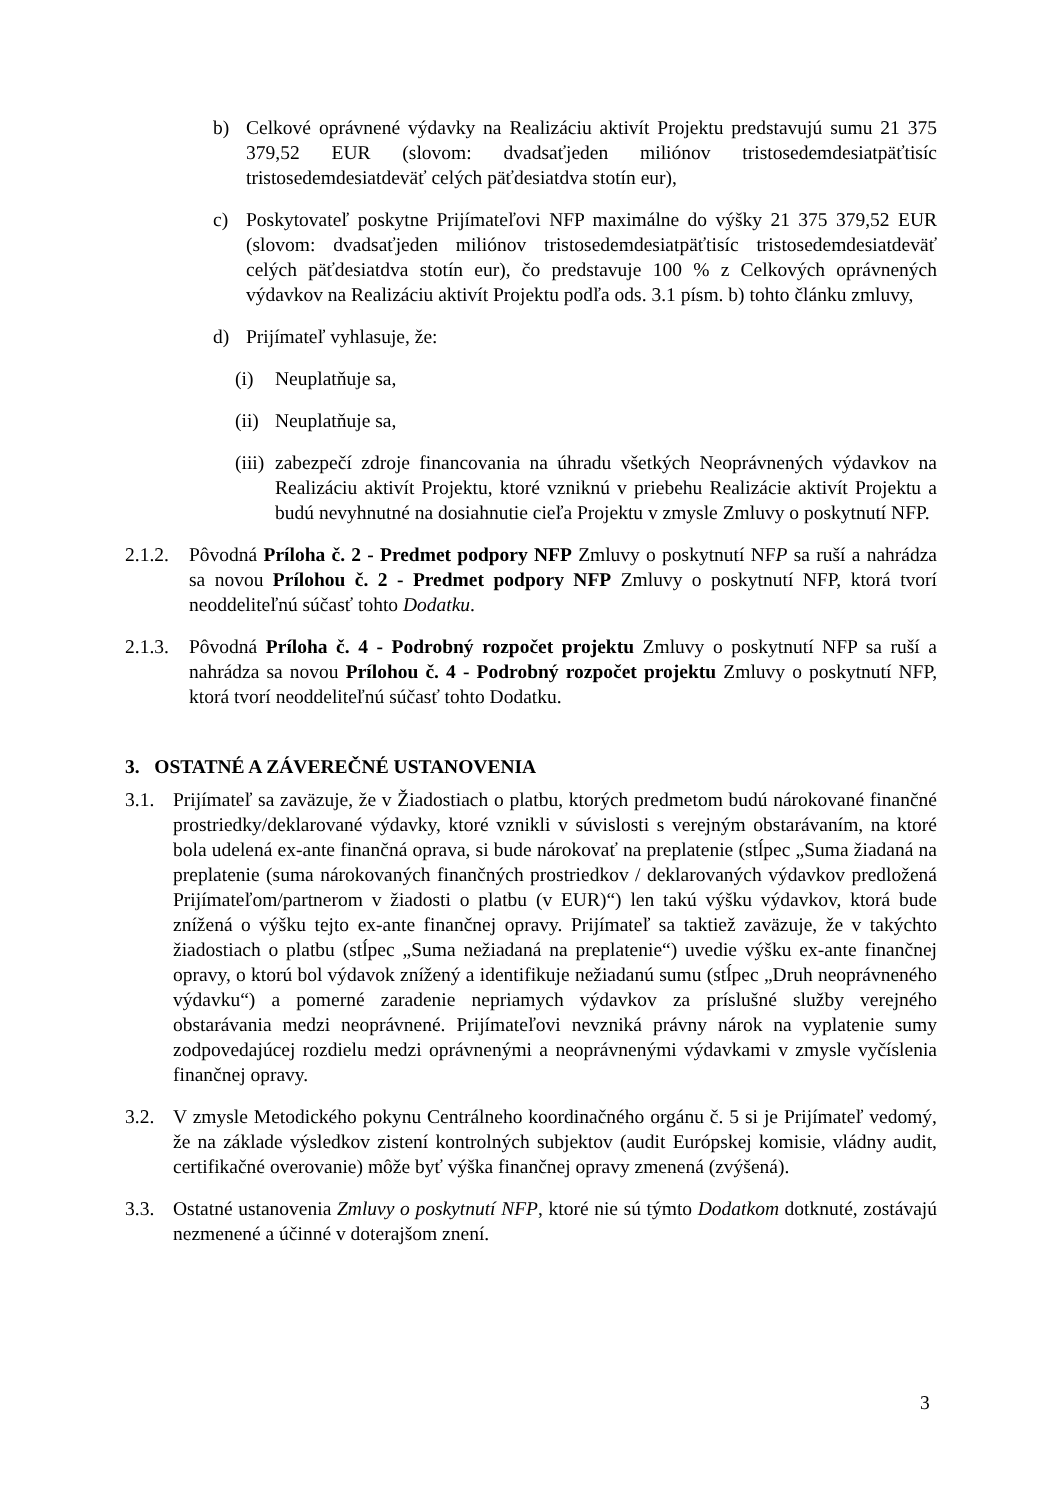b) Celkové oprávnené výdavky na Realizáciu aktivít Projektu predstavujú sumu 21 375 379,52 EUR (slovom: dvadsaťjeden miliónov tristosedemdesiatpäťtisíc tristosedemdesiatdeväť celých päťdesiatdva stotín eur),
c) Poskytovateľ poskytne Prijímateľovi NFP maximálne do výšky 21 375 379,52 EUR (slovom: dvadsaťjeden miliónov tristosedemdesiatpäťtisíc tristosedemdesiatdeväť celých päťdesiatdva stotín eur), čo predstavuje 100 % z Celkových oprávnených výdavkov na Realizáciu aktivít Projektu podľa ods. 3.1 písm. b) tohto článku zmluvy,
d) Prijímateľ vyhlasuje, že:
(i) Neuplatňuje sa,
(ii) Neuplatňuje sa,
(iii) zabezpečí zdroje financovania na úhradu všetkých Neoprávnených výdavkov na Realizáciu aktivít Projektu, ktoré vzniknú v priebehu Realizácie aktivít Projektu a budú nevyhnutné na dosiahnutie cieľa Projektu v zmysle Zmluvy o poskytnutí NFP.
2.1.2. Pôvodná Príloha č. 2 - Predmet podpory NFP Zmluvy o poskytnutí NFP sa ruší a nahrádza sa novou Prílohou č. 2 - Predmet podpory NFP Zmluvy o poskytnutí NFP, ktorá tvorí neoddeliteľnú súčasť tohto Dodatku.
2.1.3. Pôvodná Príloha č. 4 - Podrobný rozpočet projektu Zmluvy o poskytnutí NFP sa ruší a nahrádza sa novou Prílohou č. 4 - Podrobný rozpočet projektu Zmluvy o poskytnutí NFP, ktorá tvorí neoddeliteľnú súčasť tohto Dodatku.
3. OSTATNÉ A ZÁVEREČNÉ USTANOVENIA
3.1. Prijímateľ sa zaväzuje, že v Žiadostiach o platbu, ktorých predmetom budú nárokované finančné prostriedky/deklarované výdavky, ktoré vznikli v súvislosti s verejným obstarávaním, na ktoré bola udelená ex-ante finančná oprava, si bude nárokovať na preplatenie (stĺpec „Suma žiadaná na preplatenie (suma nárokovaných finančných prostriedkov / deklarovaných výdavkov predložená Prijímateľom/partnerom v žiadosti o platbu (v EUR)“) len takú výšku výdavkov, ktorá bude znížená o výšku tejto ex-ante finančnej opravy. Prijímateľ sa taktiež zaväzuje, že v takýchto žiadostiach o platbu (stĺpec „Suma nežiadaná na preplatenie“) uvedie výšku ex-ante finančnej opravy, o ktorú bol výdavok znížený a identifikuje nežiadanú sumu (stĺpec „Druh neoprávneného výdavku“) a pomerné zaradenie nepriamych výdavkov za príslušné služby verejného obstarávania medzi neoprávnené. Prijímateľovi nevzniká právny nárok na vyplatenie sumy zodpovedajúcej rozdielu medzi oprávnenými a neoprávnenými výdavkami v zmysle vyčíslenia finančnej opravy.
3.2. V zmysle Metodického pokynu Centrálneho koordinačného orgánu č. 5 si je Prijímateľ vedomý, že na základe výsledkov zistení kontrolných subjektov (audit Európskej komisie, vládny audit, certifikačné overovanie) môže byť výška finančnej opravy zmenená (zvýšená).
3.3. Ostatné ustanovenia Zmluvy o poskytnutí NFP, ktoré nie sú týmto Dodatkom dotknuté, zostávajú nezmenené a účinné v doterajšom znení.
3